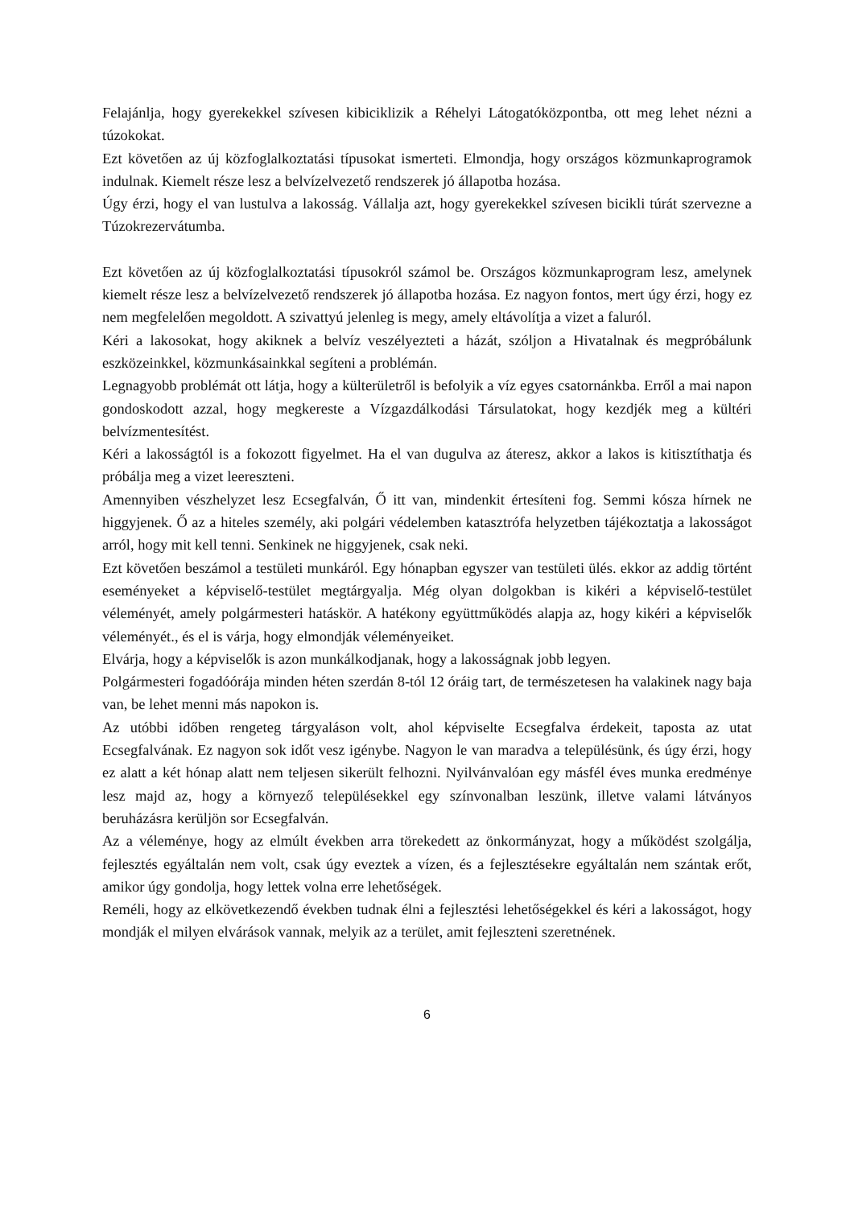Felajánlja, hogy gyerekekkel szívesen kibiciklizik a Réhelyi Látogatóközpontba, ott meg lehet nézni a túzokokat.
Ezt követően az új közfoglalkoztatási típusokat ismerteti. Elmondja, hogy országos közmunkaprogramok indulnak. Kiemelt része lesz a belvízelvezető rendszerek jó állapotba hozása.
Úgy érzi, hogy el van lustulva a lakosság. Vállalja azt, hogy gyerekekkel szívesen bicikli túrát szervezne a Túzokrezervátumba.
Ezt követően az új közfoglalkoztatási típusokról számol be. Országos közmunkaprogram lesz, amelynek kiemelt része lesz a belvízelvezető rendszerek jó állapotba hozása. Ez nagyon fontos, mert úgy érzi, hogy ez nem megfelelően megoldott. A szivattyú jelenleg is megy, amely eltávolítja a vizet a faluról.
Kéri a lakosokat, hogy akiknek a belvíz veszélyezteti a házát, szóljon a Hivatalnak és megpróbálunk eszközeinkkel, közmunkásainkkal segíteni a problémán.
Legnagyobb problémát ott látja, hogy a külterületről is befolyik a víz egyes csatornánkba. Erről a mai napon gondoskodott azzal, hogy megkereste a Vízgazdálkodási Társulatokat, hogy kezdjék meg a kültéri belvízmentesítést.
Kéri a lakosságtól is a fokozott figyelmet. Ha el van dugulva az áteresz, akkor a lakos is kitisztíthatja és próbálja meg a vizet leereszteni.
Amennyiben vészhelyzet lesz Ecsegfalván, Ő itt van, mindenkit értesíteni fog. Semmi kósza hírnek ne higgyjenek. Ő az a hiteles személy, aki polgári védelemben katasztrófa helyzetben tájékoztatja a lakosságot arról, hogy mit kell tenni. Senkinek ne higgyjenek, csak neki.
Ezt követően beszámol a testületi munkáról. Egy hónapban egyszer van testületi ülés. ekkor az addig történt eseményeket a képviselő-testület megtárgyalja. Még olyan dolgokban is kikéri a képviselő-testület véleményét, amely polgármesteri hatáskör. A hatékony együttműködés alapja az, hogy kikéri a képviselők véleményét., és el is várja, hogy elmondják véleményeiket.
Elvárja, hogy a képviselők is azon munkálkodjanak, hogy a lakosságnak jobb legyen.
Polgármesteri fogadóórája minden héten szerdán 8-tól 12 óráig tart, de természetesen ha valakinek nagy baja van, be lehet menni más napokon is.
Az utóbbi időben rengeteg tárgyaláson volt, ahol képviselte Ecsegfalva érdekeit, taposta az utat Ecsegfalvának. Ez nagyon sok időt vesz igénybe. Nagyon le van maradva a településünk, és úgy érzi, hogy ez alatt a két hónap alatt nem teljesen sikerült felhozni. Nyilvánvalóan egy másfél éves munka eredménye lesz majd az, hogy a környező településekkel egy színvonalban leszünk, illetve valami látványos beruházásra kerüljön sor Ecsegfalván.
Az a véleménye, hogy az elmúlt években arra törekedett az önkormányzat, hogy a működést szolgálja, fejlesztés egyáltalán nem volt, csak úgy eveztek a vízen, és a fejlesztésekre egyáltalán nem szántak erőt, amikor úgy gondolja, hogy lettek volna erre lehetőségek.
Reméli, hogy az elkövetkezendő években tudnak élni a fejlesztési lehetőségekkel és kéri a lakosságot, hogy mondják el milyen elvárások vannak, melyik az a terület, amit fejleszteni szeretnének.
6